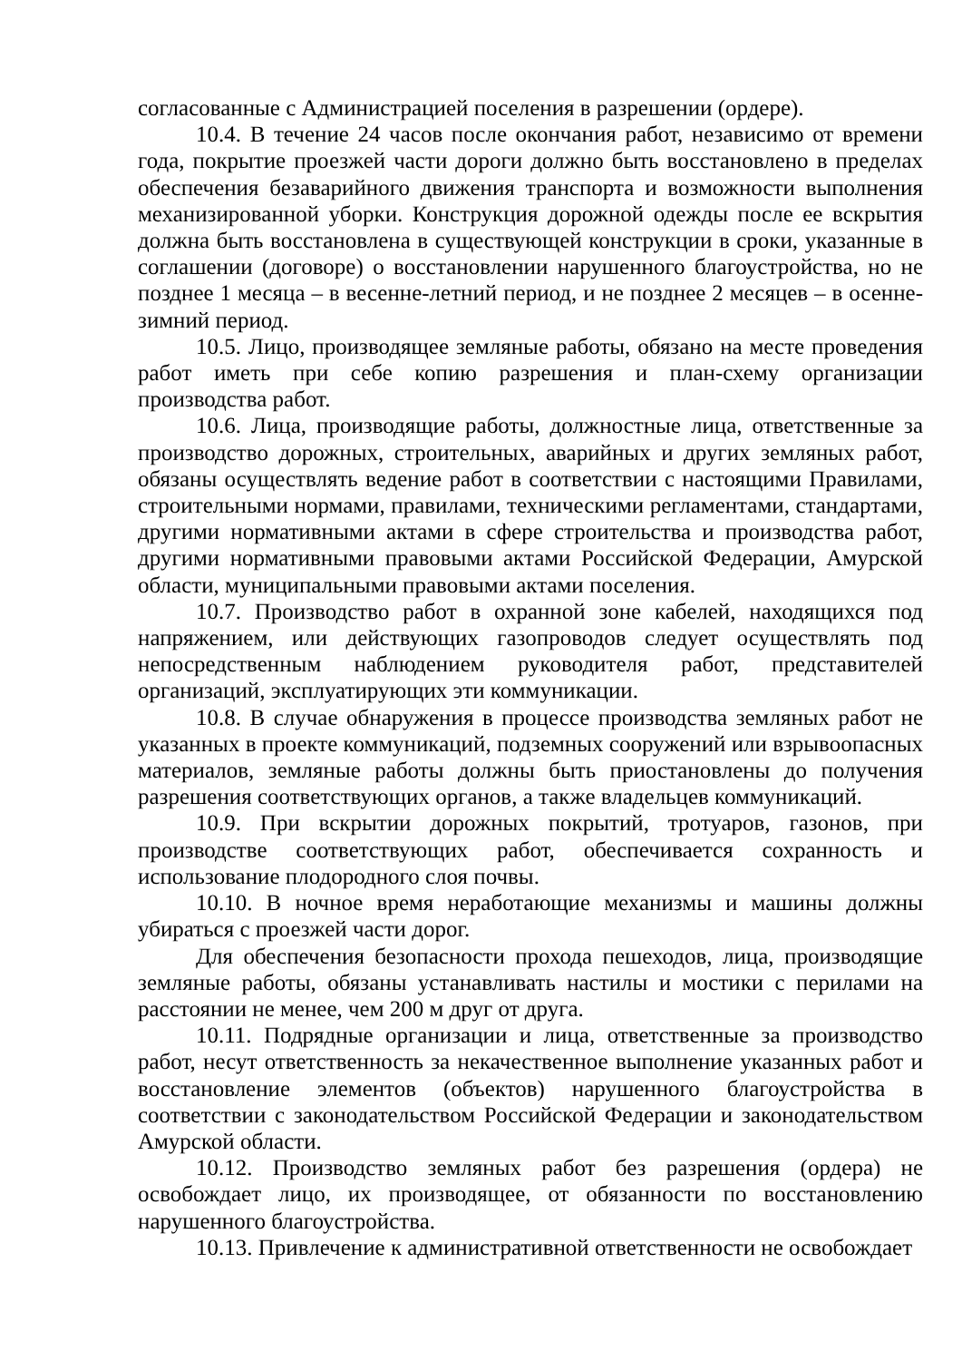согласованные с Администрацией поселения в разрешении (ордере).
10.4. В течение 24 часов после окончания работ, независимо от времени года, покрытие проезжей части дороги должно быть восстановлено в пределах обеспечения безаварийного движения транспорта и возможности выполнения механизированной уборки. Конструкция дорожной одежды после ее вскрытия должна быть восстановлена в существующей конструкции в сроки, указанные в соглашении (договоре) о восстановлении нарушенного благоустройства, но не позднее 1 месяца – в весенне-летний период, и не позднее 2 месяцев – в осенне-зимний период.
10.5. Лицо, производящее земляные работы, обязано на месте проведения работ иметь при себе копию разрешения и план-схему организации производства работ.
10.6. Лица, производящие работы, должностные лица, ответственные за производство дорожных, строительных, аварийных и других земляных работ, обязаны осуществлять ведение работ в соответствии с настоящими Правилами, строительными нормами, правилами, техническими регламентами, стандартами, другими нормативными актами в сфере строительства и производства работ, другими нормативными правовыми актами Российской Федерации, Амурской области, муниципальными правовыми актами поселения.
10.7. Производство работ в охранной зоне кабелей, находящихся под напряжением, или действующих газопроводов следует осуществлять под непосредственным наблюдением руководителя работ, представителей организаций, эксплуатирующих эти коммуникации.
10.8. В случае обнаружения в процессе производства земляных работ не указанных в проекте коммуникаций, подземных сооружений или взрывоопасных материалов, земляные работы должны быть приостановлены до получения разрешения соответствующих органов, а также владельцев коммуникаций.
10.9. При вскрытии дорожных покрытий, тротуаров, газонов, при производстве соответствующих работ, обеспечивается сохранность и использование плодородного слоя почвы.
10.10. В ночное время неработающие механизмы и машины должны убираться с проезжей части дорог.
Для обеспечения безопасности прохода пешеходов, лица, производящие земляные работы, обязаны устанавливать настилы и мостики с перилами на расстоянии не менее, чем 200 м друг от друга.
10.11. Подрядные организации и лица, ответственные за производство работ, несут ответственность за некачественное выполнение указанных работ и восстановление элементов (объектов) нарушенного благоустройства в соответствии с законодательством Российской Федерации и законодательством Амурской области.
10.12. Производство земляных работ без разрешения (ордера) не освобождает лицо, их производящее, от обязанности по восстановлению нарушенного благоустройства.
10.13. Привлечение к административной ответственности не освобождает